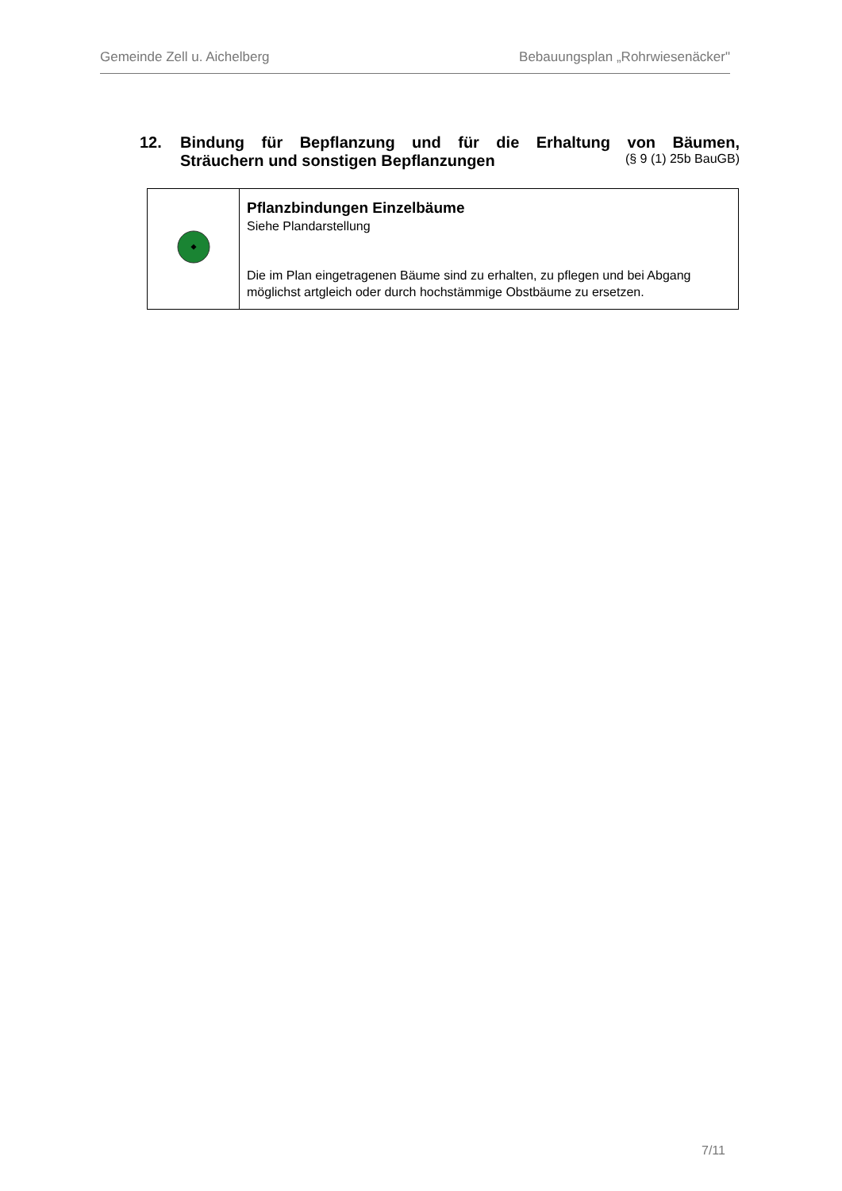Gemeinde Zell u. Aichelberg Bebauungsplan „Rohrwiesenäcker"
12. Bindung für Bepflanzung und für die Erhaltung von Bäumen,
Sträuchern und sonstigen Bepflanzungen (§ 9 (1) 25b BauGB)
| | Pflanzbindungen Einzelbäume Siehe Plandarstellung Die im Plan eingetragenen Bäume sind zu erhalten, zu pflegen und bei Abgang möglichst artgleich oder durch hochstämmige Obstbäume zu ersetzen. |
7/11